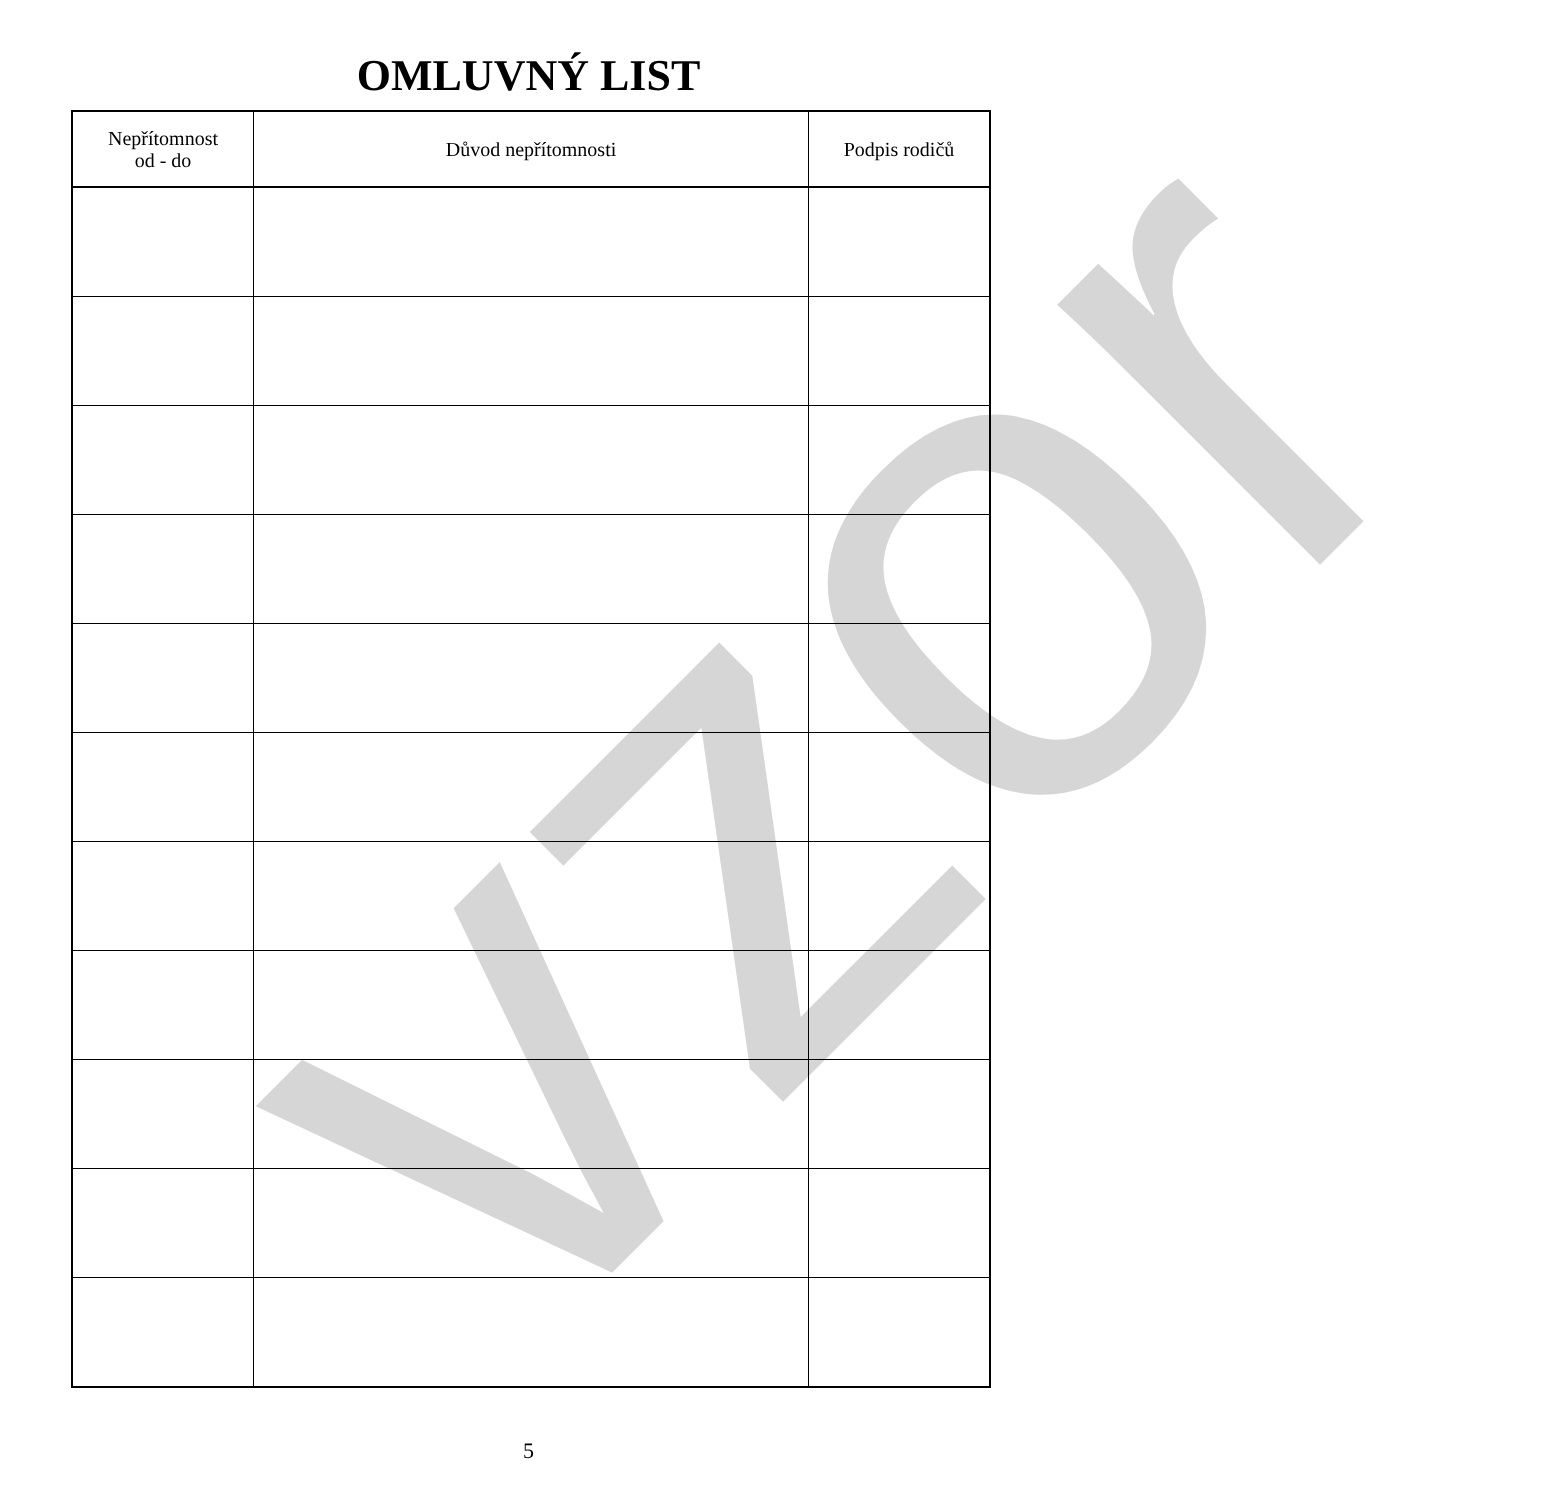vzor
OMLUVNÝ LIST
| Nepřítomnost od - do | Důvod nepřítomnosti | Podpis rodičů |
| --- | --- | --- |
5